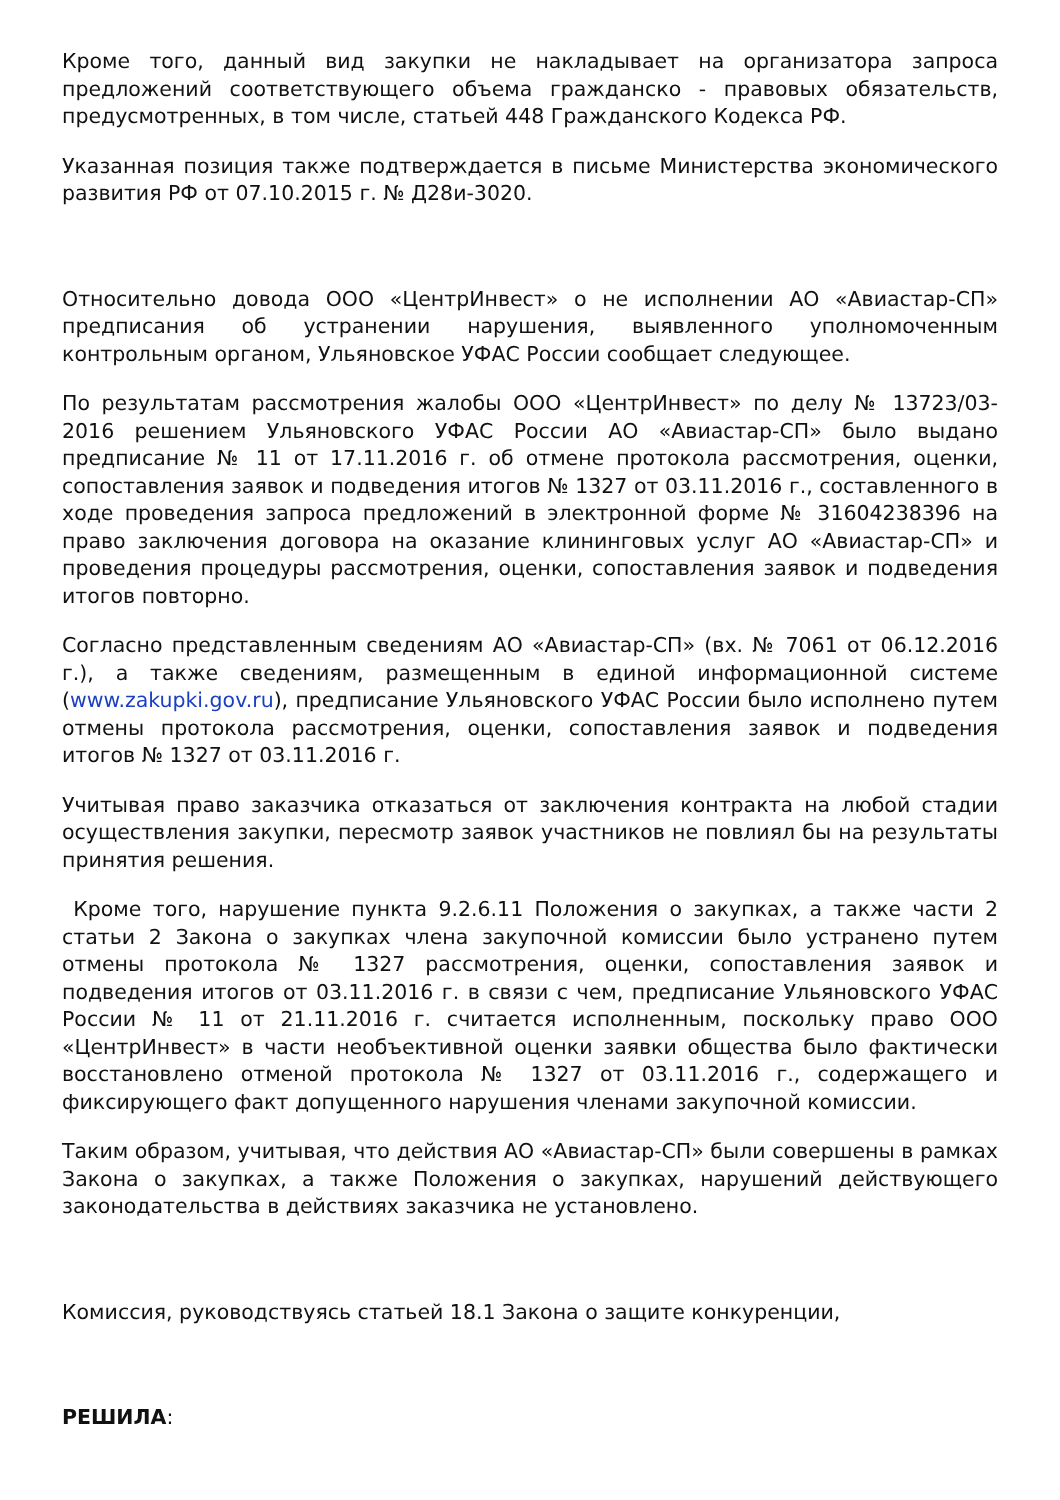Кроме того, данный вид закупки не накладывает на организатора запроса предложений соответствующего объема гражданско - правовых обязательств, предусмотренных, в том числе, статьей 448 Гражданского Кодекса РФ.
Указанная позиция также подтверждается в письме Министерства экономического развития РФ от 07.10.2015 г. № Д28и-3020.
Относительно довода ООО «ЦентрИнвест» о не исполнении АО «Авиастар-СП» предписания об устранении нарушения, выявленного уполномоченным контрольным органом, Ульяновское УФАС России сообщает следующее.
По результатам рассмотрения жалобы ООО «ЦентрИнвест» по делу № 13723/03-2016 решением Ульяновского УФАС России АО «Авиастар-СП» было выдано предписание № 11 от 17.11.2016 г. об отмене протокола рассмотрения, оценки, сопоставления заявок и подведения итогов № 1327 от 03.11.2016 г., составленного в ходе проведения запроса предложений в электронной форме № 31604238396 на право заключения договора на оказание клининговых услуг АО «Авиастар-СП» и проведения процедуры рассмотрения, оценки, сопоставления заявок и подведения итогов повторно.
Согласно представленным сведениям АО «Авиастар-СП» (вх. № 7061 от 06.12.2016 г.), а также сведениям, размещенным в единой информационной системе (www.zakupki.gov.ru), предписание Ульяновского УФАС России было исполнено путем отмены протокола рассмотрения, оценки, сопоставления заявок и подведения итогов № 1327 от 03.11.2016 г.
Учитывая право заказчика отказаться от заключения контракта на любой стадии осуществления закупки, пересмотр заявок участников не повлиял бы на результаты принятия решения.
Кроме того, нарушение пункта 9.2.6.11 Положения о закупках, а также части 2 статьи 2 Закона о закупках члена закупочной комиссии было устранено путем отмены протокола № 1327 рассмотрения, оценки, сопоставления заявок и подведения итогов от 03.11.2016 г. в связи с чем, предписание Ульяновского УФАС России № 11 от 21.11.2016 г. считается исполненным, поскольку право ООО «ЦентрИнвест» в части необъективной оценки заявки общества было фактически восстановлено отменой протокола № 1327 от 03.11.2016 г., содержащего и фиксирующего факт допущенного нарушения членами закупочной комиссии.
Таким образом, учитывая, что действия АО «Авиастар-СП» были совершены в рамках Закона о закупках, а также Положения о закупках, нарушений действующего законодательства в действиях заказчика не установлено.
Комиссия, руководствуясь статьей 18.1 Закона о защите конкуренции,
РЕШИЛА: